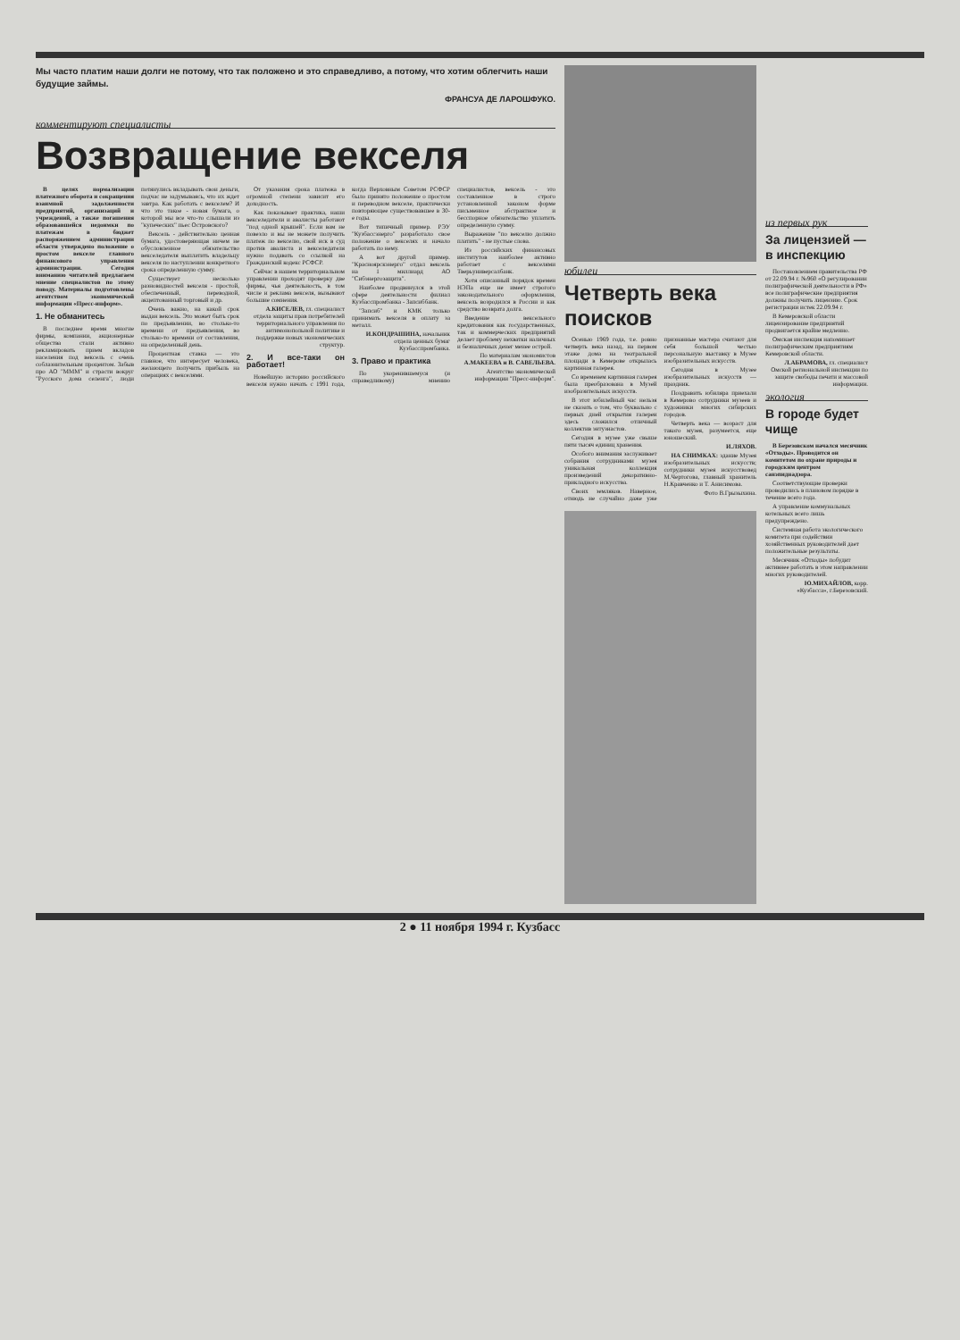Мы часто платим наши долги не потому, что так положено и это справедливо, а потому, что хотим облегчить наши будущие займы.
ФРАНСУА ДЕ ЛАРОШФУКО.
комментируют специалисты
Возвращение векселя
В целях нормализации платежного оборота и сокращения взаимной задолженности предприятий, организаций и учреждений, а также погашения образовавшейся недоимки по платежам в бюджет распоряжением администрации области утверждено положение о простом векселе главного финансового управления администрации. Сегодня вниманию читателей предлагаем мнение специалистов по этому поводу. Материалы подготовлены агентством экономической информации «Пресс-информ».
1. Не обманитесь
В последнее время многие фирмы, компании, акционерные общества стали активно рекламировать прием вкладов населения под вексель с очень соблазнительным процентом. Забыв про АО "МММ" и страсти вокруг "Русского дома селенга", люди потянулись вкладывать свои деньги, подчас не задумываясь, что их ждет завтра. Как работать с векселем? И что это такое - новая бумага, о которой мы все что-то слышали из "купеческих" пьес Островского?
Вексель - действительно ценная бумага, удостоверяющая ничем не обусловленное обязательство векселедателя выплатить владельцу векселя по наступлении конкретного срока определенную сумму.
Существует несколько разновидностей векселя - простой, обеспеченный, переводной, акцептованный торговый и др.
Очень важно, на какой срок выдан вексель. Это может быть срок по предъявлении, во столько-то времени от предъявления, во столько-то времени от составления, на определенный день.
Процентная ставка — это главное, что интересует человека, желающего получить прибыль на операциях с векселями.
От указания срока платежа в огромной степени зависит его доходность.
Как показывает практика, наши векселедатели и авалисты работают "под одной крышей". Если вам не повезло и вы не можете получить платеж по векселю, свой иск в суд против авалиста и векселедателя нужно подавать со ссылкой на Гражданский кодекс РСФСР.
Сейчас в нашем территориальном управлении проходят проверку две фирмы, чья деятельность, в том числе и реклама векселя, вызывают большие сомнения.
А.КИСЕЛЕВ, гл. специалист отдела защиты прав потребителей территориального управления по антимонопольной политике и поддержке новых экономических структур.
2. И все-таки он работает!
Новейшую историю российского векселя нужно начать с 1991 года, когда Верховным Советом РСФСР было принято положение о простом и переводном векселе, практически повторяющее существовавшее в 30-е годы.
Вот типичный пример. РЭУ "Кузбассэнерго" разработало свое положение о векселях и начало работать по нему.
А вот другой пример. "Красноярскэнерго" отдал вексель на 1 миллиард АО "Сибэнергозащита".
Наиболее продвинулся в этой сфере деятельности филиал Кузбасспромбанка - Запсиббанк.
"Запсиб" и КМК только принимать векселя в оплату за металл.
И.КОНДРАШИНА, начальник отдела ценных бумаг Кузбасспромбанка.
3. Право и практика
По укоренившемуся (и справедливому) мнению специалистов, вексель - это составленное в строго установленной законом форме письменное абстрактное и бесспорное обязательство уплатить определенную сумму.
Выражение "по векселю должно платить" - не пустые слова.
Из российских финансовых институтов наиболее активно работает с векселями Тверьуниверсалбанк.
Хотя описанный порядок времен НЭПа еще не имеет строгого законодательного оформления, вексель возродился в России и как средство возврата долга.
Введение вексельного кредитования как государственных, так и коммерческих предприятий делает проблему нехватки наличных и безналичных денег менее острой.
По материалам экономистов А.МАКЕЕВА и В. САВЕЛЬЕВА.
Агентство экономической информации "Пресс-информ".
юбилеи
Четверть века поисков
Осенью 1969 года, т.е. ровно четверть века назад, на первом этаже дома на театральной площади в Кемерове открылась картинная галерея.
Со временем картинная галерея была преобразована в Музей изобразительных искусств.
В этот юбилейный час нельзя не сказать о том, что буквально с первых дней открытия галереи здесь сложился отличный коллектив энтузиастов.
Сегодня в музее уже свыше пяти тысяч единиц хранения.
Особого внимания заслуживает собрания сотрудниками музея уникальная коллекция произведений декоративно-прикладного искусства.
Своих земляков. Наверное, отнюдь не случайно даже уже признанные мастера считают для себя большой честью персональную выставку в Музее изобразительных искусств.
Сегодня в Музее изобразительных искусств — праздник.
Поздравить юбиляра приехали в Кемерово сотрудники музеев и художники многих сибирских городов.
Четверть века — возраст для такого музея, разумеется, еще юношеский.
И.ЛЯХОВ.
НА СНИМКАХ: здание Музея изобразительных искусств; сотрудники музея искусствовед М.Чертогова, главный хранитель Н.Кравченко и Т. Анисимова.
Фото В.Грызыхина.
из первых рук
За лицензией — в инспекцию
Постановлением правительства РФ от 22.09.94 г. №960 «О регулировании полиграфической деятельности в РФ» все полиграфические предприятия должны получить лицензию. Срок регистрации истек 22.09.94 г.
В Кемеровской области лицензирование предприятий продвигается крайне медленно.
Омская инспекция напоминает полиграфическим предприятиям Кемеровской области.
Л.АБРАМОВА, гл. специалист Омской региональной инспекции по защите свободы печати и массовой информации.
экология
В городе будет чище
В Березовском начался месячник «Отходы». Проводится он комитетом по охране природы и городским центром санэпиднадзора.
Соответствующие проверки проводились в плановом порядке в течение всего года.
А управление коммунальных котельных всего лишь предупреждено.
Системная работа экологического комитета при содействии хозяйственных руководителей дает положительные результаты.
Месячник «Отходы» побудит активнее работать в этом направлении многих руководителей.
Ю.МИХАЙЛОВ, корр. «Кузбасса», г.Березовский.
2 ● 11 ноября 1994 г. Кузбасс